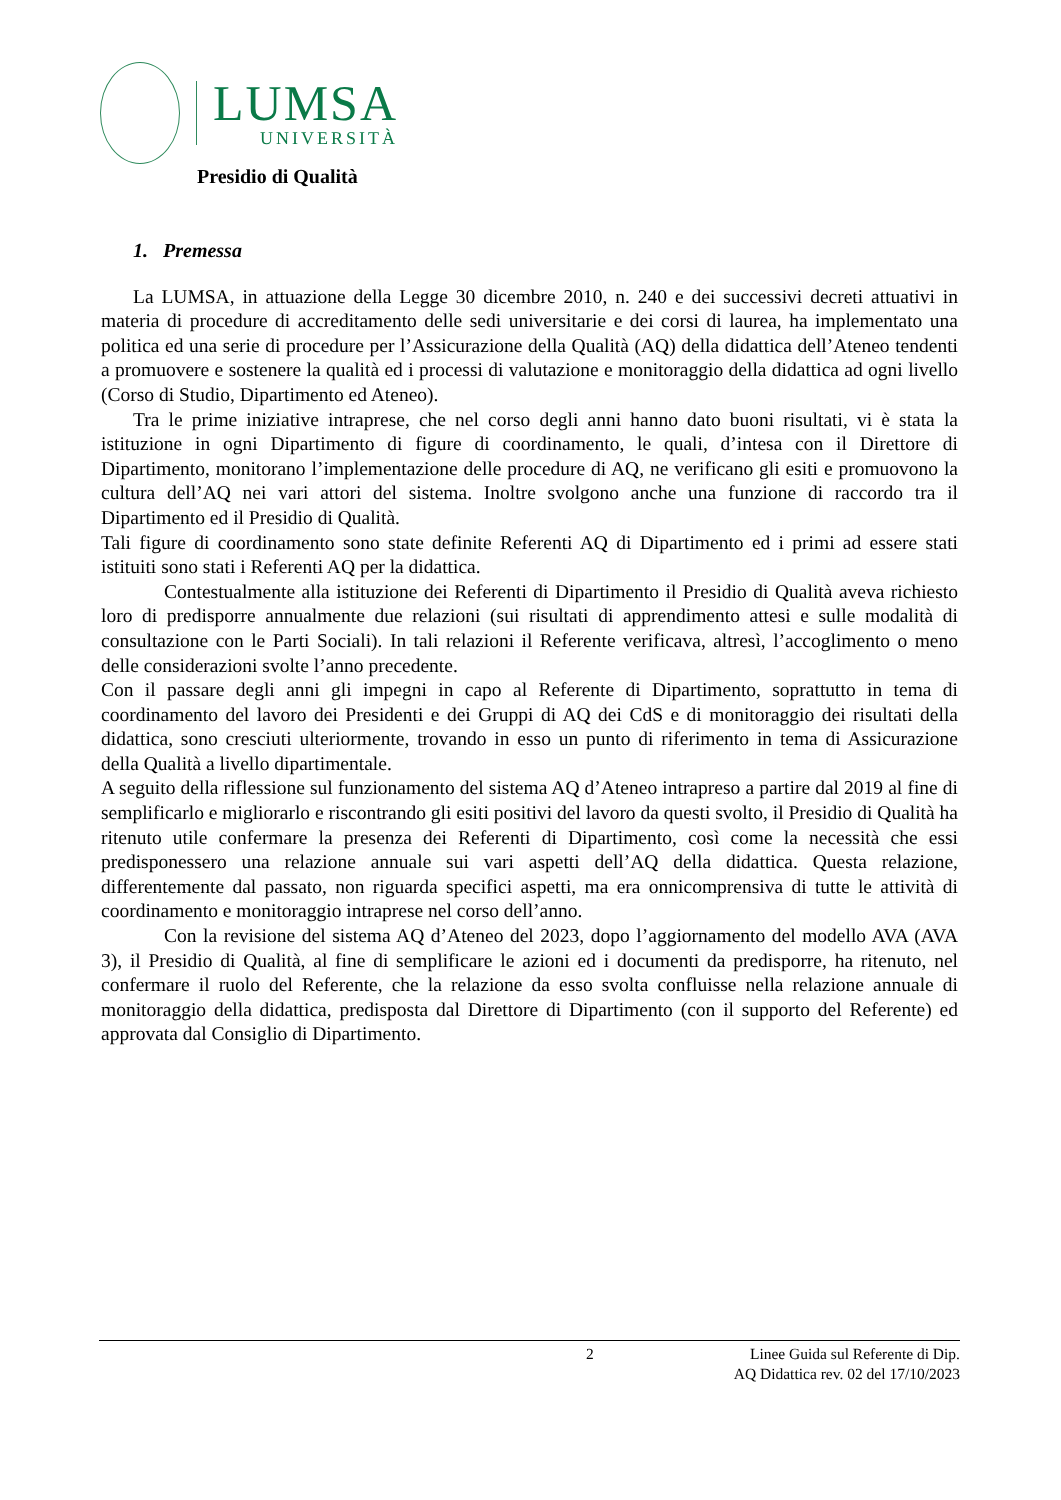LUMSA
UNIVERSITÀ
Presidio di Qualità
1. Premessa
La LUMSA, in attuazione della Legge 30 dicembre 2010, n. 240 e dei successivi decreti attuativi in materia di procedure di accreditamento delle sedi universitarie e dei corsi di laurea, ha implementato una politica ed una serie di procedure per l’Assicurazione della Qualità (AQ) della didattica dell’Ateneo tendenti a promuovere e sostenere la qualità ed i processi di valutazione e monitoraggio della didattica ad ogni livello (Corso di Studio, Dipartimento ed Ateneo).
Tra le prime iniziative intraprese, che nel corso degli anni hanno dato buoni risultati, vi è stata la istituzione in ogni Dipartimento di figure di coordinamento, le quali, d’intesa con il Direttore di Dipartimento, monitorano l’implementazione delle procedure di AQ, ne verificano gli esiti e promuovono la cultura dell’AQ nei vari attori del sistema. Inoltre svolgono anche una funzione di raccordo tra il Dipartimento ed il Presidio di Qualità.
Tali figure di coordinamento sono state definite Referenti AQ di Dipartimento ed i primi ad essere stati istituiti sono stati i Referenti AQ per la didattica.
Contestualmente alla istituzione dei Referenti di Dipartimento il Presidio di Qualità aveva richiesto loro di predisporre annualmente due relazioni (sui risultati di apprendimento attesi e sulle modalità di consultazione con le Parti Sociali). In tali relazioni il Referente verificava, altresì, l’accoglimento o meno delle considerazioni svolte l’anno precedente.
Con il passare degli anni gli impegni in capo al Referente di Dipartimento, soprattutto in tema di coordinamento del lavoro dei Presidenti e dei Gruppi di AQ dei CdS e di monitoraggio dei risultati della didattica, sono cresciuti ulteriormente, trovando in esso un punto di riferimento in tema di Assicurazione della Qualità a livello dipartimentale.
A seguito della riflessione sul funzionamento del sistema AQ d’Ateneo intrapreso a partire dal 2019 al fine di semplificarlo e migliorarlo e riscontrando gli esiti positivi del lavoro da questi svolto, il Presidio di Qualità ha ritenuto utile confermare la presenza dei Referenti di Dipartimento, così come la necessità che essi predisponessero una relazione annuale sui vari aspetti dell’AQ della didattica. Questa relazione, differentemente dal passato, non riguarda specifici aspetti, ma era onnicomprensiva di tutte le attività di coordinamento e monitoraggio intraprese nel corso dell’anno.
Con la revisione del sistema AQ d’Ateneo del 2023, dopo l’aggiornamento del modello AVA (AVA 3), il Presidio di Qualità, al fine di semplificare le azioni ed i documenti da predisporre, ha ritenuto, nel confermare il ruolo del Referente, che la relazione da esso svolta confluisse nella relazione annuale di monitoraggio della didattica, predisposta dal Direttore di Dipartimento (con il supporto del Referente) ed approvata dal Consiglio di Dipartimento.
2 Linee Guida sul Referente di Dip.
AQ Didattica rev. 02 del 17/10/2023